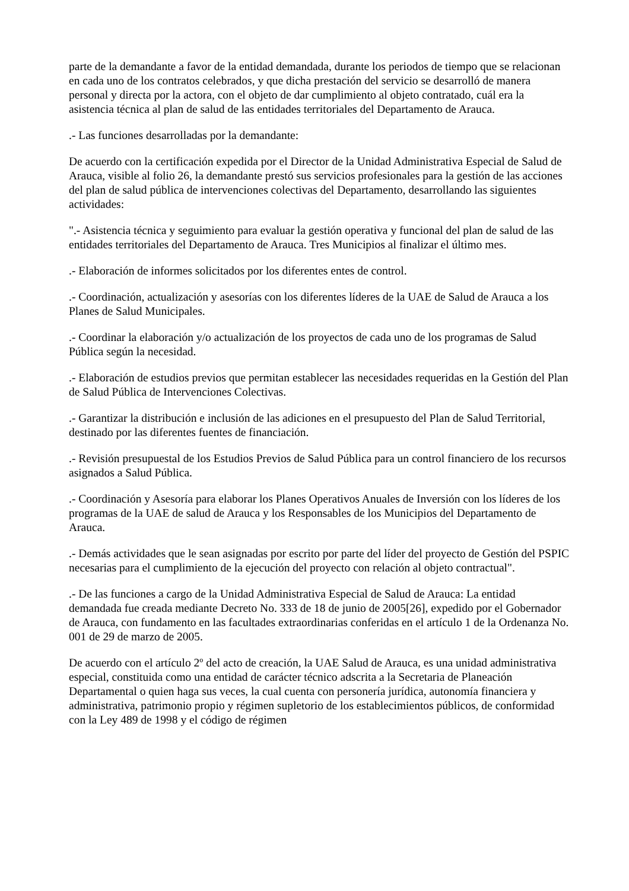parte de la demandante a favor de la entidad demandada, durante los periodos de tiempo que se relacionan en cada uno de los contratos celebrados, y que dicha prestación del servicio se desarrolló de manera personal y directa por la actora, con el objeto de dar cumplimiento al objeto contratado, cuál era la asistencia técnica al plan de salud de las entidades territoriales del Departamento de Arauca.
.- Las funciones desarrolladas por la demandante:
De acuerdo con la certificación expedida por el Director de la Unidad Administrativa Especial de Salud de Arauca, visible al folio 26, la demandante prestó sus servicios profesionales para la gestión de las acciones del plan de salud pública de intervenciones colectivas del Departamento, desarrollando las siguientes actividades:
".- Asistencia técnica y seguimiento para evaluar la gestión operativa y funcional del plan de salud de las entidades territoriales del Departamento de Arauca. Tres Municipios al finalizar el último mes.
.- Elaboración de informes solicitados por los diferentes entes de control.
.- Coordinación, actualización y asesorías con los diferentes líderes de la UAE de Salud de Arauca a los Planes de Salud Municipales.
.- Coordinar la elaboración y/o actualización de los proyectos de cada uno de los programas de Salud Pública según la necesidad.
.- Elaboración de estudios previos que permitan establecer las necesidades requeridas en la Gestión del Plan de Salud Pública de Intervenciones Colectivas.
.- Garantizar la distribución e inclusión de las adiciones en el presupuesto del Plan de Salud Territorial, destinado por las diferentes fuentes de financiación.
.- Revisión presupuestal de los Estudios Previos de Salud Pública para un control financiero de los recursos asignados a Salud Pública.
.- Coordinación y Asesoría para elaborar los Planes Operativos Anuales de Inversión con los líderes de los programas de la UAE de salud de Arauca y los Responsables de los Municipios del Departamento de Arauca.
.- Demás actividades que le sean asignadas por escrito por parte del líder del proyecto de Gestión del PSPIC necesarias para el cumplimiento de la ejecución del proyecto con relación al objeto contractual".
.- De las funciones a cargo de la Unidad Administrativa Especial de Salud de Arauca: La entidad demandada fue creada mediante Decreto No. 333 de 18 de junio de 2005[26], expedido por el Gobernador de Arauca, con fundamento en las facultades extraordinarias conferidas en el artículo 1 de la Ordenanza No. 001 de 29 de marzo de 2005.
De acuerdo con el artículo 2º del acto de creación, la UAE Salud de Arauca, es una unidad administrativa especial, constituida como una entidad de carácter técnico adscrita a la Secretaria de Planeación Departamental o quien haga sus veces, la cual cuenta con personería jurídica, autonomía financiera y administrativa, patrimonio propio y régimen supletorio de los establecimientos públicos, de conformidad con la Ley 489 de 1998 y el código de régimen